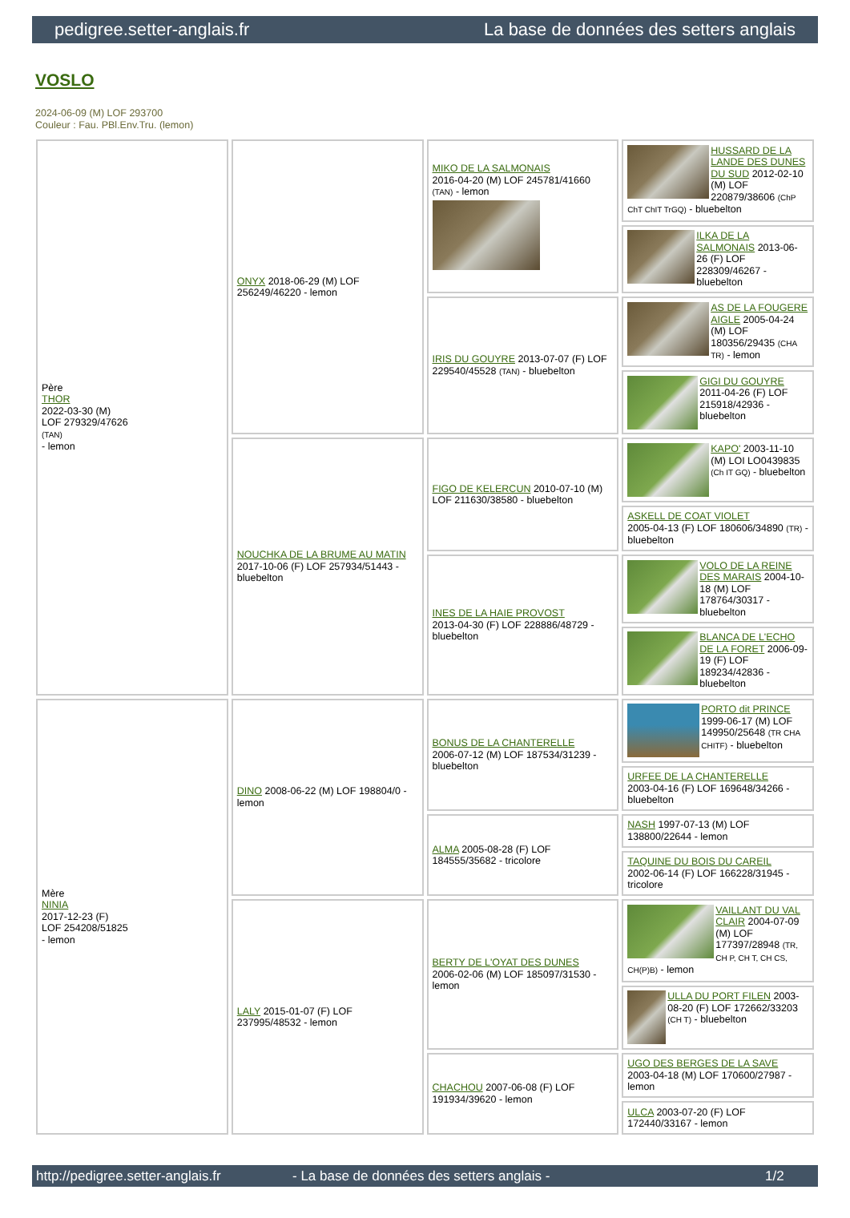pedigree.setter-anglais.fr La base de données des setters anglais
VOSLO
2024-06-09 (M) LOF 293700
Couleur : Fau. PBl.Env.Tru. (lemon)
| Père THOR 2022-03-30 (M) LOF 279329/47626 (TAN) - lemon | ONYX 2018-06-29 (M) LOF 256249/46220 - lemon | MIKO DE LA SALMONAIS 2016-04-20 (M) LOF 245781/41660 (TAN) - lemon | HUSSARD DE LA LANDE DES DUNES DU SUD 2012-02-10 (M) LOF 220879/38606 (ChP ChT ChIT TrGQ) - bluebelton |
| | | | ILKA DE LA SALMONAIS 2013-06-26 (F) LOF 228309/46267 - bluebelton |
| | | IRIS DU GOUYRE 2013-07-07 (F) LOF 229540/45528 (TAN) - bluebelton | AS DE LA FOUGERE AIGLE 2005-04-24 (M) LOF 180356/29435 (CHA TR) - lemon |
| | | | GIGI DU GOUYRE 2011-04-26 (F) LOF 215918/42936 - bluebelton |
| | NOUCHKA DE LA BRUME AU MATIN 2017-10-06 (F) LOF 257934/51443 - bluebelton | FIGO DE KELERCUN 2010-07-10 (M) LOF 211630/38580 - bluebelton | KAPO' 2003-11-10 (M) LOI LO0439835 (Ch IT GQ) - bluebelton |
| | | | ASKELL DE COAT VIOLET 2005-04-13 (F) LOF 180606/34890 (TR) - bluebelton |
| | | INES DE LA HAIE PROVOST 2013-04-30 (F) LOF 228886/48729 - bluebelton | VOLO DE LA REINE DES MARAIS 2004-10-18 (M) LOF 178764/30317 - bluebelton |
| | | | BLANCA DE L'ECHO DE LA FORET 2006-09-19 (F) LOF 189234/42836 - bluebelton |
| Mère NINIA 2017-12-23 (F) LOF 254208/51825 - lemon | DINO 2008-06-22 (M) LOF 198804/0 - lemon | BONUS DE LA CHANTERELLE 2006-07-12 (M) LOF 187534/31239 - bluebelton | PORTO dit PRINCE 1999-06-17 (M) LOF 149950/25648 (TR CHA CHITF) - bluebelton |
| | | | URFEE DE LA CHANTERELLE 2003-04-16 (F) LOF 169648/34266 - bluebelton |
| | | ALMA 2005-08-28 (F) LOF 184555/35682 - tricolore | NASH 1997-07-13 (M) LOF 138800/22644 - lemon |
| | | | TAQUINE DU BOIS DU CAREIL 2002-06-14 (F) LOF 166228/31945 - tricolore |
| | LALY 2015-01-07 (F) LOF 237995/48532 - lemon | BERTY DE L'OYAT DES DUNES 2006-02-06 (M) LOF 185097/31530 - lemon | VAILLANT DU VAL CLAIR 2004-07-09 (M) LOF 177397/28948 (TR, CH P, CH T, CH CS, CH(P)B) - lemon |
| | | | ULLA DU PORT FILEN 2003-08-20 (F) LOF 172662/33203 (CH T) - bluebelton |
| | | CHACHOU 2007-06-08 (F) LOF 191934/39620 - lemon | UGO DES BERGES DE LA SAVE 2003-04-18 (M) LOF 170600/27987 - lemon |
| | | | ULCA 2003-07-20 (F) LOF 172440/33167 - lemon |
http://pedigree.setter-anglais.fr - La base de données des setters anglais - 1/2